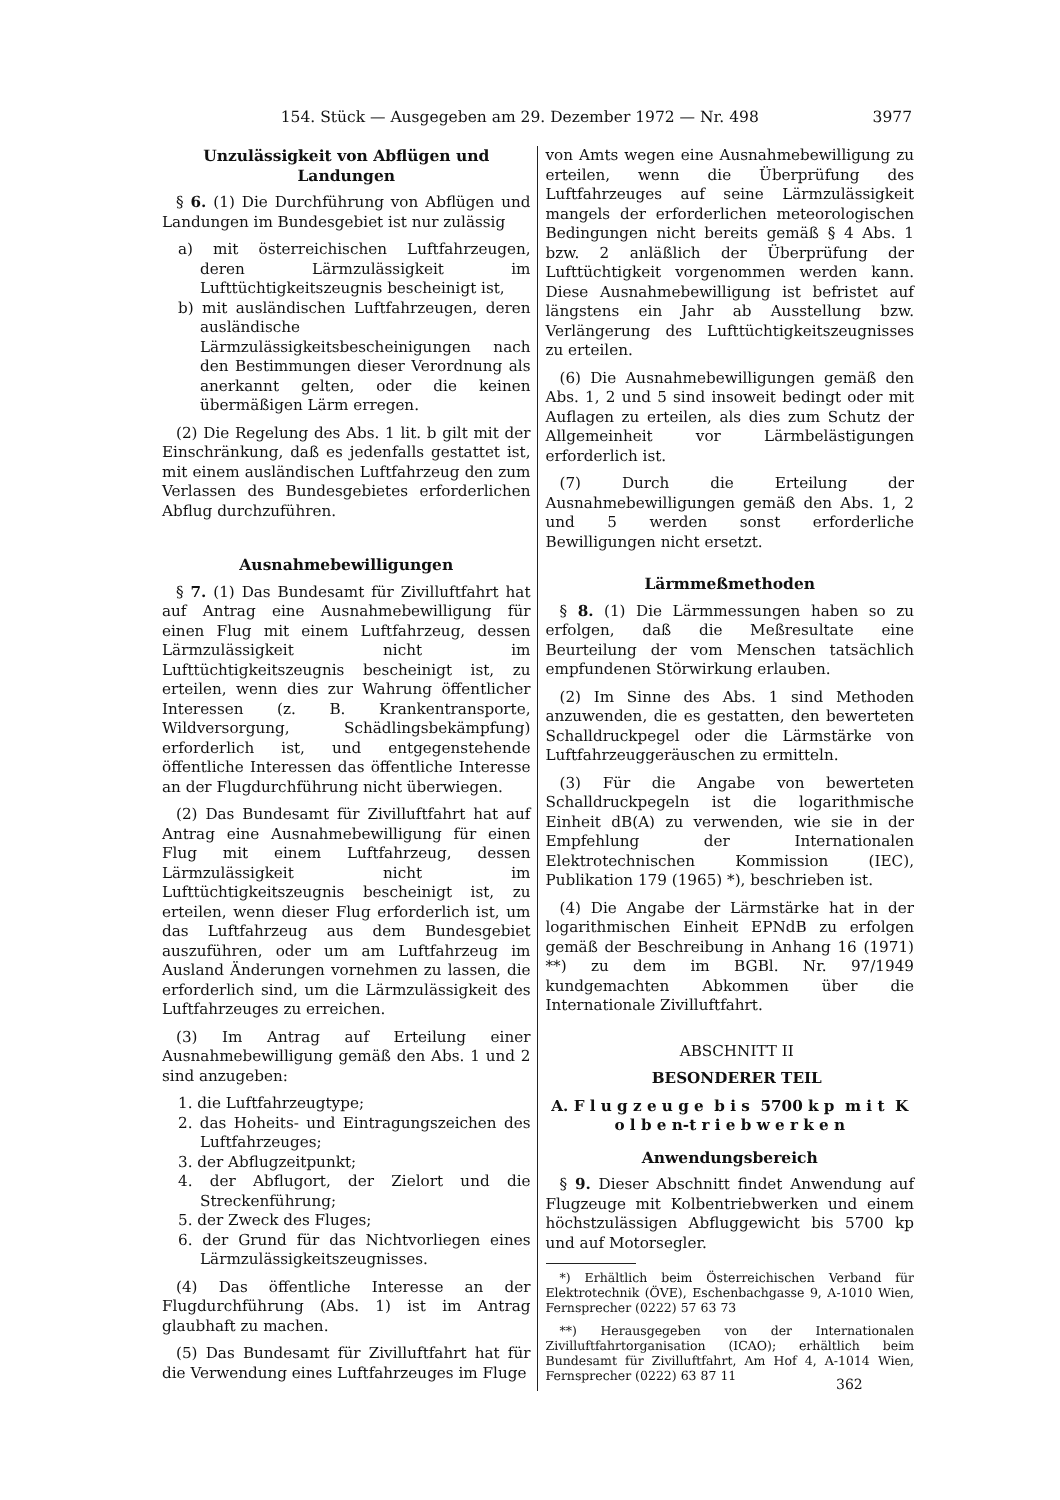154. Stück — Ausgegeben am 29. Dezember 1972 — Nr. 498 3977
Unzulässigkeit von Abflügen und Landungen
§ 6. (1) Die Durchführung von Abflügen und Landungen im Bundesgebiet ist nur zulässig
a) mit österreichischen Luftfahrzeugen, deren Lärmzulässigkeit im Lufttüchtigkeitszeugnis bescheinigt ist,
b) mit ausländischen Luftfahrzeugen, deren ausländische Lärmzulässigkeitsbescheinigungen nach den Bestimmungen dieser Verordnung als anerkannt gelten, oder die keinen übermäßigen Lärm erregen.
(2) Die Regelung des Abs. 1 lit. b gilt mit der Einschränkung, daß es jedenfalls gestattet ist, mit einem ausländischen Luftfahrzeug den zum Verlassen des Bundesgebietes erforderlichen Abflug durchzuführen.
Ausnahmebewilligungen
§ 7. (1) Das Bundesamt für Zivilluftfahrt hat auf Antrag eine Ausnahmebewilligung für einen Flug mit einem Luftfahrzeug, dessen Lärmzulässigkeit nicht im Lufttüchtigkeitszeugnis bescheinigt ist, zu erteilen, wenn dies zur Wahrung öffentlicher Interessen (z. B. Krankentransporte, Wildversorgung, Schädlingsbekämpfung) erforderlich ist, und entgegenstehende öffentliche Interessen das öffentliche Interesse an der Flugdurchführung nicht überwiegen.
(2) Das Bundesamt für Zivilluftfahrt hat auf Antrag eine Ausnahmebewilligung für einen Flug mit einem Luftfahrzeug, dessen Lärmzulässigkeit nicht im Lufttüchtigkeitszeugnis bescheinigt ist, zu erteilen, wenn dieser Flug erforderlich ist, um das Luftfahrzeug aus dem Bundesgebiet auszuführen, oder um am Luftfahrzeug im Ausland Änderungen vornehmen zu lassen, die erforderlich sind, um die Lärmzulässigkeit des Luftfahrzeuges zu erreichen.
(3) Im Antrag auf Erteilung einer Ausnahmebewilligung gemäß den Abs. 1 und 2 sind anzugeben:
1. die Luftfahrzeugtype;
2. das Hoheits- und Eintragungszeichen des Luftfahrzeuges;
3. der Abflugzeitpunkt;
4. der Abflugort, der Zielort und die Streckenführung;
5. der Zweck des Fluges;
6. der Grund für das Nichtvorliegen eines Lärmzulässigkeitszeugnisses.
(4) Das öffentliche Interesse an der Flugdurchführung (Abs. 1) ist im Antrag glaubhaft zu machen.
(5) Das Bundesamt für Zivilluftfahrt hat für die Verwendung eines Luftfahrzeuges im Fluge
von Amts wegen eine Ausnahmebewilligung zu erteilen, wenn die Überprüfung des Luftfahrzeuges auf seine Lärmzulässigkeit mangels der erforderlichen meteorologischen Bedingungen nicht bereits gemäß § 4 Abs. 1 bzw. 2 anläßlich der Überprüfung der Lufttüchtigkeit vorgenommen werden kann. Diese Ausnahmebewilligung ist befristet auf längstens ein Jahr ab Ausstellung bzw. Verlängerung des Lufttüchtigkeitszeugnisses zu erteilen.
(6) Die Ausnahmebewilligungen gemäß den Abs. 1, 2 und 5 sind insoweit bedingt oder mit Auflagen zu erteilen, als dies zum Schutz der Allgemeinheit vor Lärmbelästigungen erforderlich ist.
(7) Durch die Erteilung der Ausnahmebewilligungen gemäß den Abs. 1, 2 und 5 werden sonst erforderliche Bewilligungen nicht ersetzt.
Lärmmeßmethoden
§ 8. (1) Die Lärmmessungen haben so zu erfolgen, daß die Meßresultate eine Beurteilung der vom Menschen tatsächlich empfundenen Störwirkung erlauben.
(2) Im Sinne des Abs. 1 sind Methoden anzuwenden, die es gestatten, den bewerteten Schalldruckpegel oder die Lärmstärke von Luftfahrzeuggeräuschen zu ermitteln.
(3) Für die Angabe von bewerteten Schalldruckpegeln ist die logarithmische Einheit dB(A) zu verwenden, wie sie in der Empfehlung der Internationalen Elektrotechnischen Kommission (IEC), Publikation 179 (1965) *), beschrieben ist.
(4) Die Angabe der Lärmstärke hat in der logarithmischen Einheit EPNdB zu erfolgen gemäß der Beschreibung in Anhang 16 (1971) **) zu dem im BGBl. Nr. 97/1949 kundgemachten Abkommen über die Internationale Zivilluftfahrt.
ABSCHNITT II
BESONDERER TEIL
A. F l u g z e u g e b i s 5700 k p m i t K o l b e n-t r i e b w e r k e n
Anwendungsbereich
§ 9. Dieser Abschnitt findet Anwendung auf Flugzeuge mit Kolbentriebwerken und einem höchstzulässigen Abfluggewicht bis 5700 kp und auf Motorsegler.
*) Erhältlich beim Österreichischen Verband für Elektrotechnik (ÖVE), Eschenbachgasse 9, A-1010 Wien, Fernsprecher (0222) 57 63 73
**) Herausgegeben von der Internationalen Zivilluftfahrtorganisation (ICAO); erhältlich beim Bundesamt für Zivilluftfahrt, Am Hof 4, A-1014 Wien, Fernsprecher (0222) 63 87 11
362